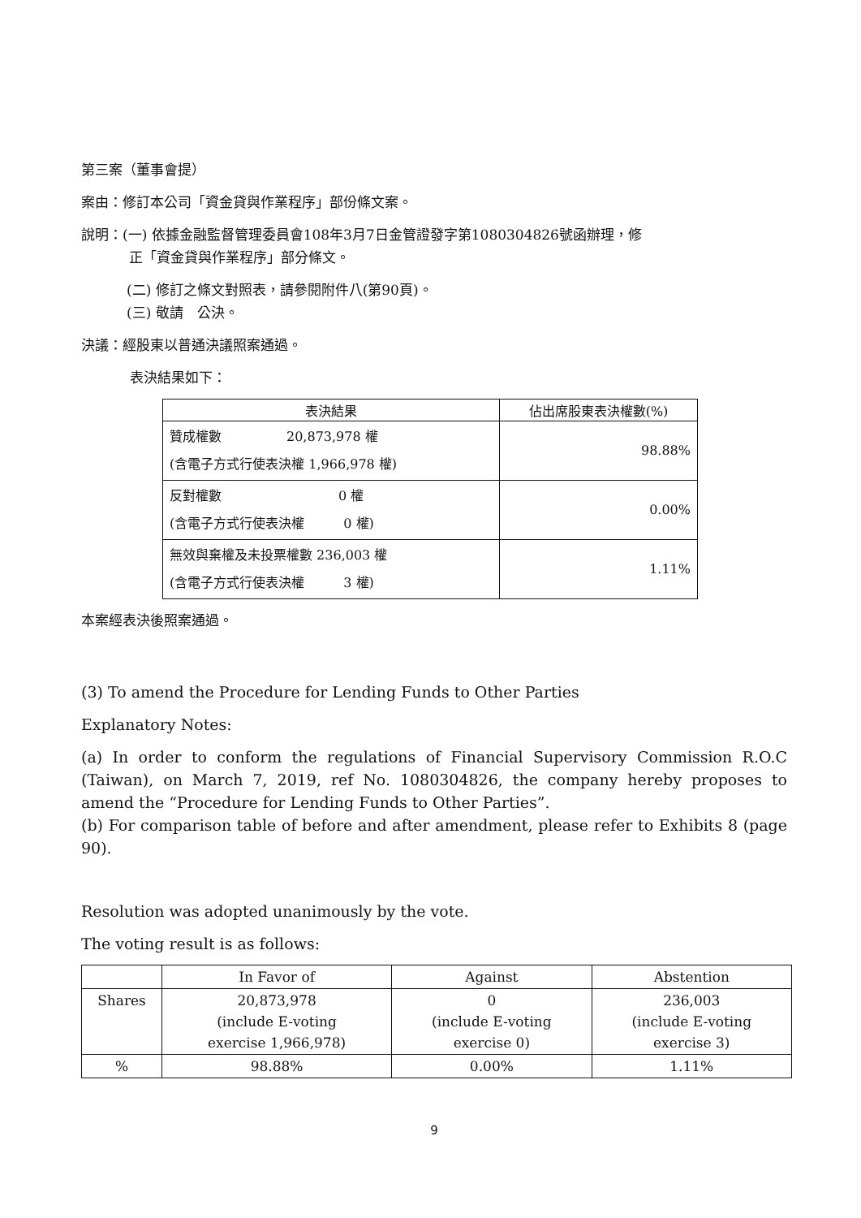第三案（董事會提）
案由：修訂本公司「資金貸與作業程序」部份條文案。
說明：(一) 依據金融監督管理委員會108年3月7日金管證發字第1080304826號函辦理，修
正「資金貸與作業程序」部分條文。
(二) 修訂之條文對照表，請參閱附件八(第90頁)。
(三) 敬請　公決。
決議：經股東以普通決議照案通過。
表決結果如下：
| 表決結果 | 佔出席股東表決權數(%) |
| --- | --- |
| 贊成權數 20,873,978 權 (含電子方式行使表決權 1,966,978 權) | 98.88% |
| 反對權數 0 權 (含電子方式行使表決權 0 權) | 0.00% |
| 無效與棄權及未投票權數 236,003 權 (含電子方式行使表決權 3 權) | 1.11% |
本案經表決後照案通過。
(3) To amend the Procedure for Lending Funds to Other Parties
Explanatory Notes:
(a) In order to conform the regulations of Financial Supervisory Commission R.O.C (Taiwan), on March 7, 2019, ref No. 1080304826, the company hereby proposes to amend the “Procedure for Lending Funds to Other Parties”.
(b) For comparison table of before and after amendment, please refer to Exhibits 8 (page 90).
Resolution was adopted unanimously by the vote.
The voting result is as follows:
| | In Favor of | Against | Abstention |
| --- | --- | --- | --- |
| Shares | 20,873,978 (include E-voting exercise 1,966,978) | 0 (include E-voting exercise 0) | 236,003 (include E-voting exercise 3) |
| % | 98.88% | 0.00% | 1.11% |
9